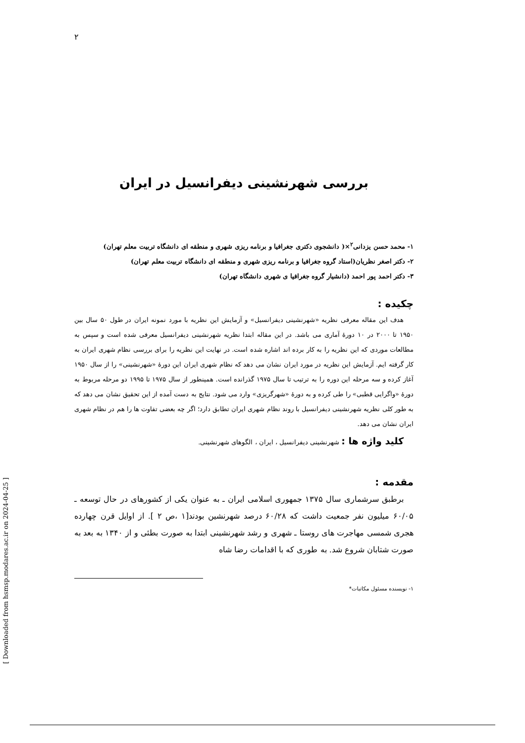٢
بررسی شهرنشینی دیفرانسیل در ایران
١- محمد حسن یزدانی<sup>٢</sup>×( دانشجوی دکتری جغرافیا و برنامه ریزی شهری و منطقه ای دانشگاه تربیت معلم تهران)
٢- دکتر اصغر نظریان(استاد گروه جغرافیا و برنامه ریزی شهری و منطقه ای دانشگاه تربیت معلم تهران)
٣- دکتر احمد پور احمد (دانشیار گروه جغرافیا ی شهری دانشگاه تهران)
چکیده :
هدف این مقاله معرفی نظریه «شهرنشینی دیفرانسیل» و آزمایش این نظریه با مورد نمونه ایران در طول ۵۰ سال بین ۱۹۵۰ تا ۲۰۰۰ در ۱۰ دورهٔ آماری می باشد. در این مقاله ابتدا نظریه شهرنشینی دیفرانسیل معرفی شده است و سپس به مطالعات موردی که این نظریه را به کار برده اند اشاره شده است. در نهایت این نظریه را برای بررسی نظام شهری ایران به کار گرفته ایم. آزمایش این نظریه در مورد ایران نشان می دهد که نظام شهری ایران این دورهٔ «شهرنشینی» را از سال ۱۹۵۰ آغاز کرده و سه مرحله این دوره را به ترتیب تا سال ۱۹۷۵ گذرانده است. همینطور از سال ۱۹۷۵ تا ۱۹۹۵ دو مرحله مربوط به دورهٔ «واگرایی قطبی» را طی کرده و به دورهٔ «شهرگریزی» وارد می شود. نتایج به دست آمده از این تحقیق نشان می دهد که به طور کلی نظریه شهرنشینی دیفرانسیل با روند نظام شهری ایران تطابق دارد؛ اگر چه بعضی تفاوت ها را هم در نظام شهری ایران نشان می دهد.
کلید واژه ها : شهرنشینی دیفرانسیل ، ایران ، الگوهای شهرنشینی.
مقدمه :
برطبق سرشماری سال ۱۳۷۵ جمهوری اسلامی ایران ـ به عنوان یکی از کشورهای در حال توسعه ـ ۶۰/۰۵ میلیون نفر جمعیت داشت که ۶۰/۲۸ درصد شهرنشین بودند[۱ ،ص ۲ ]. از اوایل قرن چهارده هجری شمسی مهاجرت های روستا ـ شهری و رشد شهرنشینی ابتدا به صورت بطئی و از ۱۳۴۰ به بعد به صورت شتابان شروع شد. به طوری که با اقدامات رضا شاه
١- نویسنده مسئول مکاتبات*
[ Downloaded from hsmsp.modares.ac.ir on 2024-04-25 ]